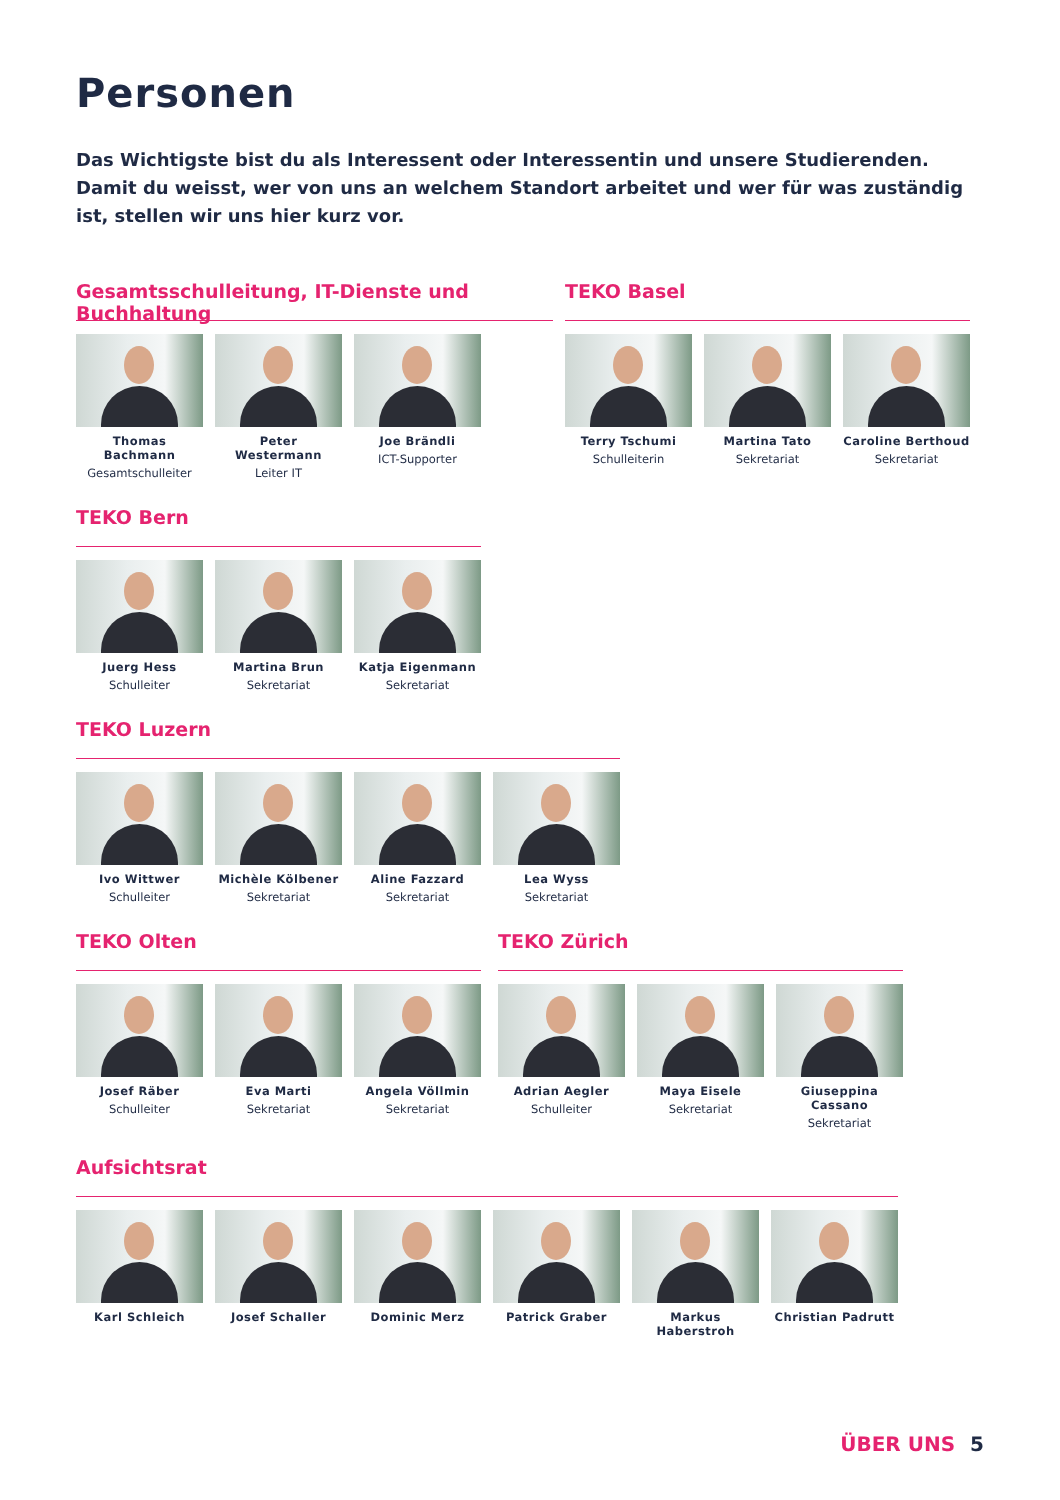Personen
Das Wichtigste bist du als Interessent oder Interessentin und unsere Studierenden. Damit du weisst, wer von uns an welchem Standort arbeitet und wer für was zuständig ist, stellen wir uns hier kurz vor.
Gesamtsschulleitung, IT-Dienste und Buchhaltung
Thomas Bachmann
Gesamtschulleiter
Peter Westermann
Leiter IT
Joe Brändli
ICT-Supporter
TEKO Basel
Terry Tschumi
Schulleiterin
Martina Tato
Sekretariat
Caroline Berthoud
Sekretariat
TEKO Bern
Juerg Hess
Schulleiter
Martina Brun
Sekretariat
Katja Eigenmann
Sekretariat
TEKO Luzern
Ivo Wittwer
Schulleiter
Michèle Kölbener
Sekretariat
Aline Fazzard
Sekretariat
Lea Wyss
Sekretariat
TEKO Olten
Josef Räber
Schulleiter
Eva Marti
Sekretariat
Angela Völlmin
Sekretariat
TEKO Zürich
Adrian Aegler
Schulleiter
Maya Eisele
Sekretariat
Giuseppina Cassano
Sekretariat
Aufsichtsrat
Karl Schleich
Josef Schaller
Dominic Merz Patrick Graber
Markus Haberstroh
Christian Padrutt
ÜBER UNS 5